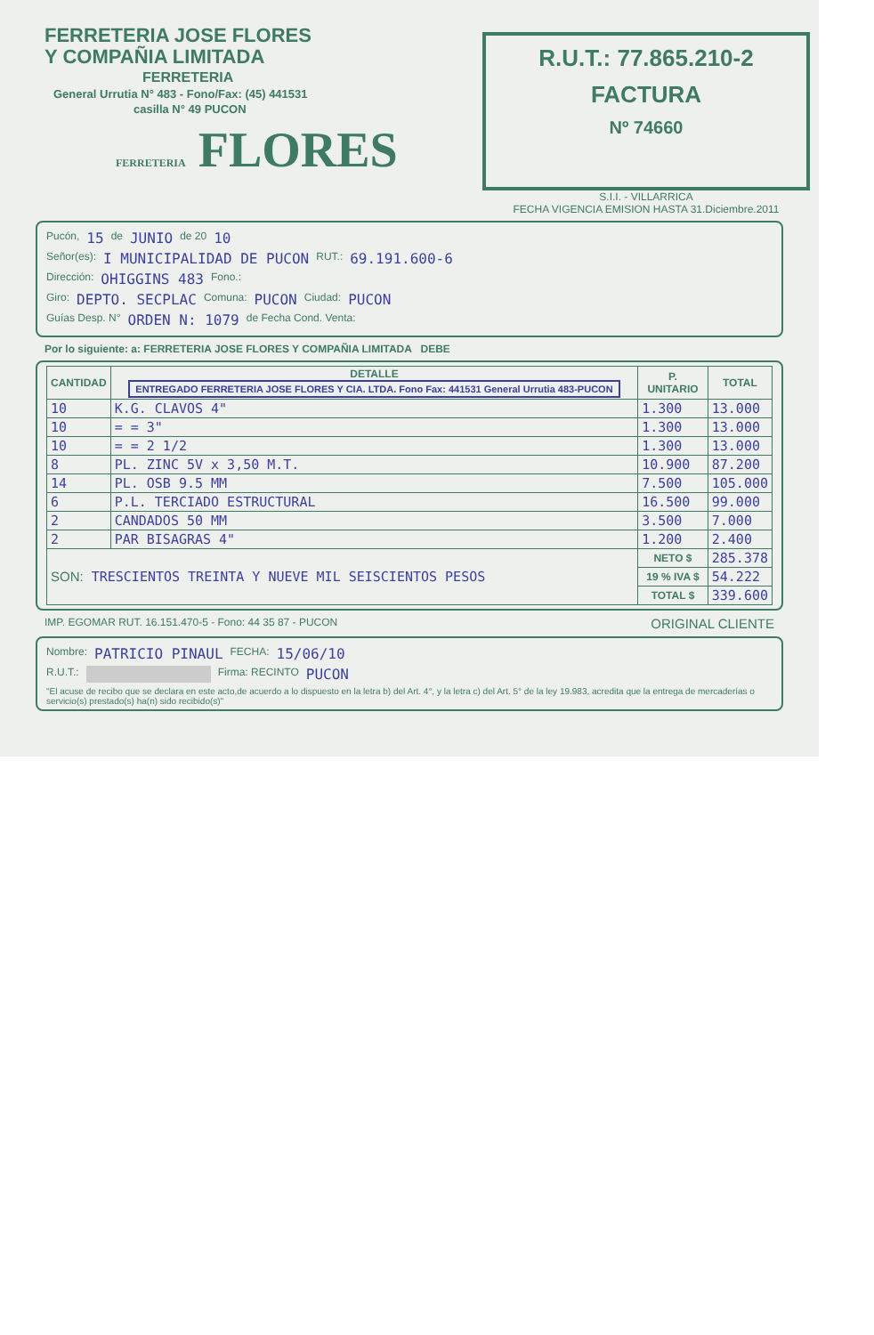FERRETERIA JOSE FLORES
Y COMPAÑIA LIMITADA
FERRETERIA
General Urrutia N° 483 - Fono/Fax: (45) 441531
casilla N° 49 PUCON
FERRETERIA FLORES
R.U.T.: 77.865.210-2
FACTURA
Nº 74660
S.I.I. - VILLARRICA
FECHA VIGENCIA EMISION HASTA 31.Diciembre.2011
Pucón, 15 de JUNIO de 20 10
Señor(es): I MUNICIPALIDAD DE PUCON RUT.: 69.191.600-6
Dirección: OHIGGINS 483 Fono.:
Giro: DEPTO. SECPLAC Comuna: PUCON Ciudad: PUCON
Guías Desp. N° ORDEN N: 1079 de Fecha Cond. Venta:
Por lo siguiente: a: FERRETERIA JOSE FLORES Y COMPAÑIA LIMITADA DEBE
| CANTIDAD | DETALLE ENTREGADO FERRETERIA JOSE FLORES Y CIA. LTDA. Fono Fax: 441531 General Urrutia 483-PUCON | P. UNITARIO | TOTAL |
| --- | --- | --- | --- |
| 10 | K.G. CLAVOS 4" | 1.300 | 13.000 |
| 10 | = = 3" | 1.300 | 13.000 |
| 10 | = = 2 1/2 | 1.300 | 13.000 |
| 8 | PL. ZINC 5V x 3,50 M.T. | 10.900 | 87.200 |
| 14 | PL. OSB 9.5 MM | 7.500 | 105.000 |
| 6 | P.L. TERCIADO ESTRUCTURAL | 16.500 | 99.000 |
| 2 | CANDADOS 50 MM | 3.500 | 7.000 |
| 2 | PAR BISAGRAS 4" | 1.200 | 2.400 |
| SON: TRESCIENTOS TREINTA Y NUEVE MIL SEISCIENTOS PESOS | | NETO $ | 285.378 |
| | | 19 % IVA $ | 54.222 |
| | | TOTAL $ | 339.600 |
IMP. EGOMAR RUT. 16.151.470-5 - Fono: 44 35 87 - PUCON ORIGINAL CLIENTE
Nombre: PATRICIO PINAUL FECHA: 15/06/10
R.U.T.: Firma: RECINTO PUCON
"El acuse de recibo que se declara en este acto,de acuerdo a lo dispuesto en la letra b) del Art. 4°, y la letra c) del Art. 5° de la ley 19.983, acredita que la entrega de mercaderías o servicio(s) prestado(s) ha(n) sido recibido(s)"